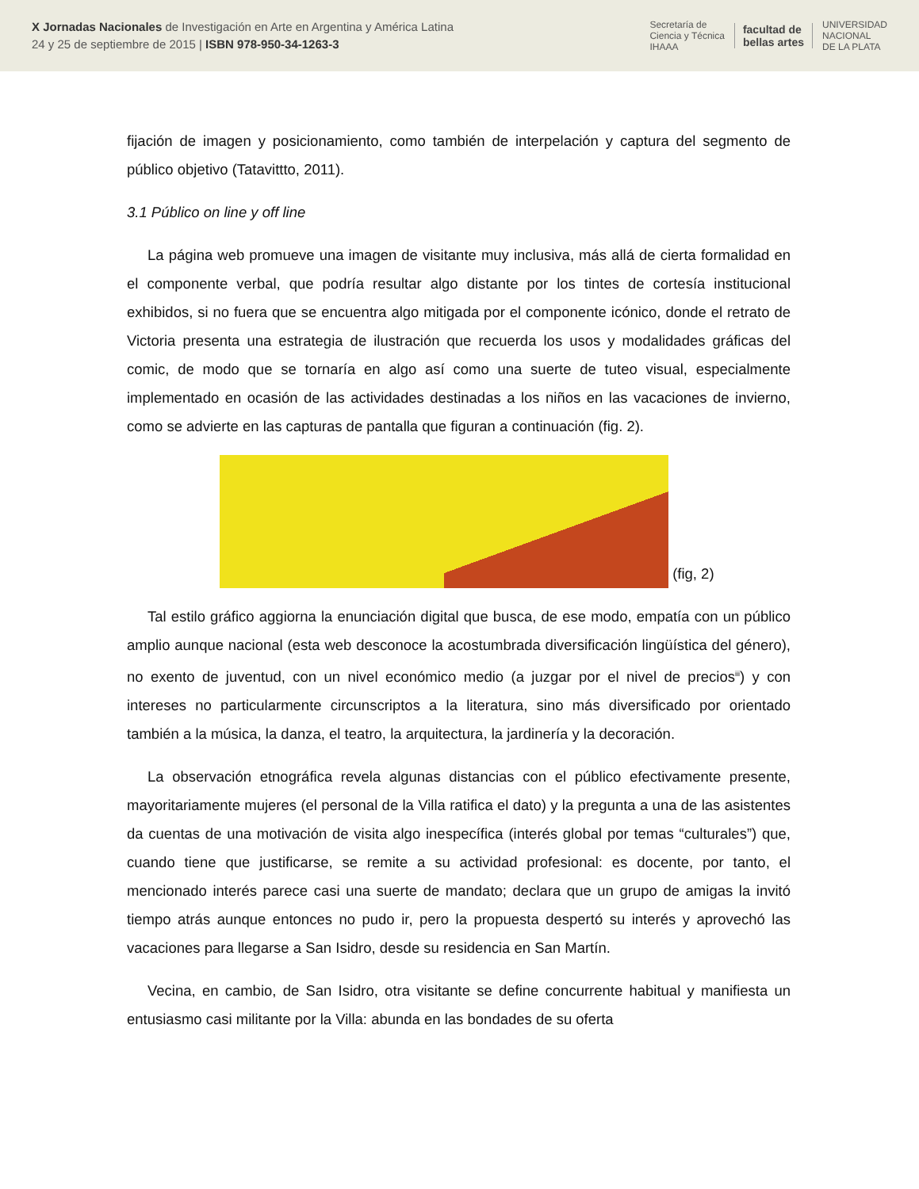X Jornadas Nacionales de Investigación en Arte en Argentina y América Latina
24 y 25 de septiembre de 2015 | ISBN 978-950-34-1263-3
Secretaría de
Ciencia y Técnica
IHAAA facultad de
bellas artes UNIVERSIDAD
NACIONAL
DE LA PLATA
fijación de imagen y posicionamiento, como también de interpelación y captura del segmento de público objetivo (Tatavittto, 2011).
3.1 Público on line y off line
La página web promueve una imagen de visitante muy inclusiva, más allá de cierta formalidad en el componente verbal, que podría resultar algo distante por los tintes de cortesía institucional exhibidos, si no fuera que se encuentra algo mitigada por el componente icónico, donde el retrato de Victoria presenta una estrategia de ilustración que recuerda los usos y modalidades gráficas del comic, de modo que se tornaría en algo así como una suerte de tuteo visual, especialmente implementado en ocasión de las actividades destinadas a los niños en las vacaciones de invierno, como se advierte en las capturas de pantalla que figuran a continuación (fig. 2).
(fig, 2)
Tal estilo gráfico aggiorna la enunciación digital que busca, de ese modo, empatía con un público amplio aunque nacional (esta web desconoce la acostumbrada diversificación lingüística del género), no exento de juventud, con un nivel económico medio (a juzgar por el nivel de precios<sup>iii</sup>) y con intereses no particularmente circunscriptos a la literatura, sino más diversificado por orientado también a la música, la danza, el teatro, la arquitectura, la jardinería y la decoración.
La observación etnográfica revela algunas distancias con el público efectivamente presente, mayoritariamente mujeres (el personal de la Villa ratifica el dato) y la pregunta a una de las asistentes da cuentas de una motivación de visita algo inespecífica (interés global por temas “culturales”) que, cuando tiene que justificarse, se remite a su actividad profesional: es docente, por tanto, el mencionado interés parece casi una suerte de mandato; declara que un grupo de amigas la invitó tiempo atrás aunque entonces no pudo ir, pero la propuesta despertó su interés y aprovechó las vacaciones para llegarse a San Isidro, desde su residencia en San Martín.
Vecina, en cambio, de San Isidro, otra visitante se define concurrente habitual y manifiesta un entusiasmo casi militante por la Villa: abunda en las bondades de su oferta